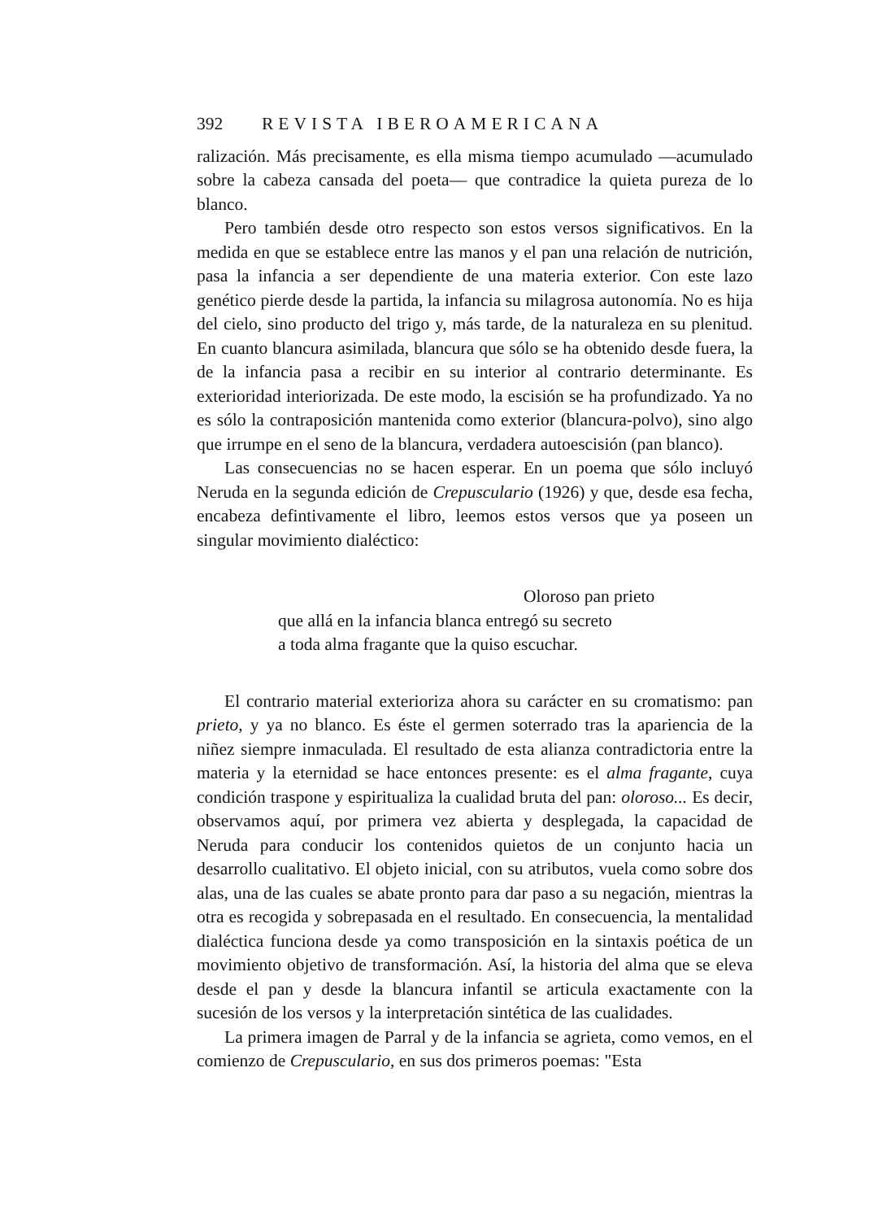392 REVISTA IBEROAMERICANA
ralización. Más precisamente, es ella misma tiempo acumulado —acumulado sobre la cabeza cansada del poeta— que contradice la quieta pureza de lo blanco.
Pero también desde otro respecto son estos versos significativos. En la medida en que se establece entre las manos y el pan una relación de nutrición, pasa la infancia a ser dependiente de una materia exterior. Con este lazo genético pierde desde la partida, la infancia su milagrosa autonomía. No es hija del cielo, sino producto del trigo y, más tarde, de la naturaleza en su plenitud. En cuanto blancura asimilada, blancura que sólo se ha obtenido desde fuera, la de la infancia pasa a recibir en su interior al contrario determinante. Es exterioridad interiorizada. De este modo, la escisión se ha profundizado. Ya no es sólo la contraposición mantenida como exterior (blancura-polvo), sino algo que irrumpe en el seno de la blancura, verdadera autoescisión (pan blanco).
Las consecuencias no se hacen esperar. En un poema que sólo incluyó Neruda en la segunda edición de Crepusculario (1926) y que, desde esa fecha, encabeza defintivamente el libro, leemos estos versos que ya poseen un singular movimiento dialéctico:
Oloroso pan prieto
que allá en la infancia blanca entregó su secreto
a toda alma fragante que la quiso escuchar.
El contrario material exterioriza ahora su carácter en su cromatismo: pan prieto, y ya no blanco. Es éste el germen soterrado tras la apariencia de la niñez siempre inmaculada. El resultado de esta alianza contradictoria entre la materia y la eternidad se hace entonces presente: es el alma fragante, cuya condición traspone y espiritualiza la cualidad bruta del pan: oloroso... Es decir, observamos aquí, por primera vez abierta y desplegada, la capacidad de Neruda para conducir los contenidos quietos de un conjunto hacia un desarrollo cualitativo. El objeto inicial, con su atributos, vuela como sobre dos alas, una de las cuales se abate pronto para dar paso a su negación, mientras la otra es recogida y sobrepasada en el resultado. En consecuencia, la mentalidad dialéctica funciona desde ya como transposición en la sintaxis poética de un movimiento objetivo de transformación. Así, la historia del alma que se eleva desde el pan y desde la blancura infantil se articula exactamente con la sucesión de los versos y la interpretación sintética de las cualidades.
La primera imagen de Parral y de la infancia se agrieta, como vemos, en el comienzo de Crepusculario, en sus dos primeros poemas: "Esta